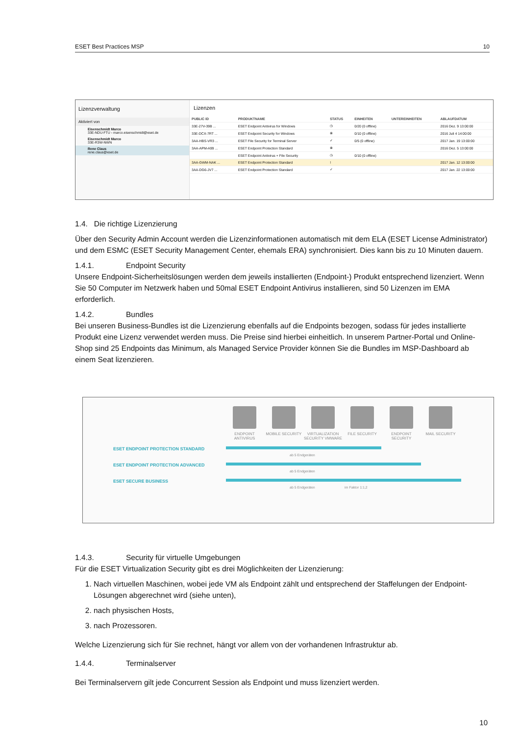ESET Best Practices MSP 10
Lizenzverwaltung
Aktiviert von
Eisenschmidt Marco
33E-NDU-FTU - marco.eisenschmidt@eset.de
Eisenschmidt Marco
33E-R3W-NWN
Rene Claus
rene.claus@eset.de
Lizenzen
| PUBLIC ID | PRODUKTNAME | STATUS | EINHEITEN | UNTEREINHEITEN | ABLAUFDATUM |
| --- | --- | --- | --- | --- | --- |
| 33E-27V-39B ... | ESET Endpoint Antivirus for Windows | ◷ | 0/20 (0 offline) | | 2016 Dez. 9 13:00:00 |
| 33E-DCX-7RT ... | ESET Endpoint Security for Windows | ⊗ | 0/10 (0 offline) | | 2016 Juli 4 14:00:00 |
| 3AA-HBS-VR3 ... | ESET File Security for Terminal Server | ✓ | 0/5 (0 offline) | | 2017 Jan. 19 13:00:00 |
| 3AA-APM-A99 ... | ESET Endpoint Protection Standard | ⊗ | | | 2016 Dez. 5 13:00:00 |
| | ESET Endpoint Antivirus + File Security | ◷ | 0/10 (0 offline) | | |
| 3AA-GWM-NAK ... | ESET Endpoint Protection Standard | ! | | | 2017 Jan. 12 13:00:00 |
| 3AA-DG6-JV7 ... | ESET Endpoint Protection Standard | ✓ | | | 2017 Jan. 22 13:00:00 |
1.4. Die richtige Lizenzierung
Über den Security Admin Account werden die Lizenzinformationen automatisch mit dem ELA (ESET License Administrator) und dem ESMC (ESET Security Management Center, ehemals ERA) synchronisiert. Dies kann bis zu 10 Minuten dauern.
1.4.1. Endpoint Security
Unsere Endpoint-Sicherheitslösungen werden dem jeweils installierten (Endpoint-) Produkt entsprechend lizenziert. Wenn Sie 50 Computer im Netzwerk haben und 50mal ESET Endpoint Antivirus installieren, sind 50 Lizenzen im EMA erforderlich.
1.4.2. Bundles
Bei unseren Business-Bundles ist die Lizenzierung ebenfalls auf die Endpoints bezogen, sodass für jedes installierte Produkt eine Lizenz verwendet werden muss. Die Preise sind hierbei einheitlich. In unserem Partner-Portal und Online-Shop sind 25 Endpoints das Minimum, als Managed Service Provider können Sie die Bundles im MSP-Dashboard ab einem Seat lizenzieren.
ENDPOINT ANTIVIRUS
MOBILE SECURITY VIRTUALIZATION SECURITY VMWARE
FILE SECURITY ENDPOINT SECURITY
MAIL SECURITY
ESET ENDPOINT PROTECTION STANDARD
ab 5 Endgeräten
ESET ENDPOINT PROTECTION ADVANCED
ab 5 Endgeräten
ESET SECURE BUSINESS
ab 5 Endgeräten im Faktor 1:1,2
1.4.3. Security für virtuelle Umgebungen
Für die ESET Virtualization Security gibt es drei Möglichkeiten der Lizenzierung:
1. Nach virtuellen Maschinen, wobei jede VM als Endpoint zählt und entsprechend der Staffelungen der Endpoint-Lösungen abgerechnet wird (siehe unten),
2. nach physischen Hosts,
3. nach Prozessoren.
Welche Lizenzierung sich für Sie rechnet, hängt vor allem von der vorhandenen Infrastruktur ab.
1.4.4. Terminalserver
Bei Terminalservern gilt jede Concurrent Session als Endpoint und muss lizenziert werden.
10